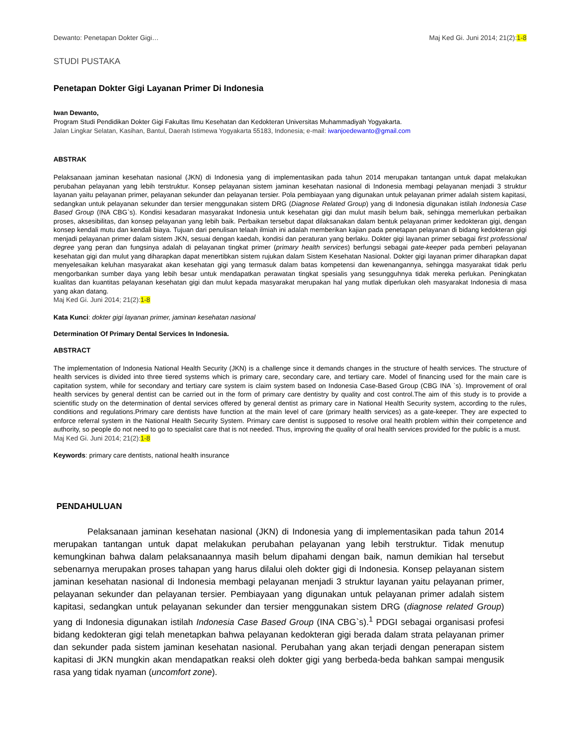Dewanto: Penetapan Dokter Gigi… Maj Ked Gi. Juni 2014; 21(2):1-8
STUDI PUSTAKA
Penetapan Dokter Gigi Layanan Primer Di Indonesia
Iwan Dewanto,
Program Studi Pendidikan Dokter Gigi Fakultas Ilmu Kesehatan dan Kedokteran Universitas Muhammadiyah Yogyakarta.
Jalan Lingkar Selatan, Kasihan, Bantul, Daerah Istimewa Yogyakarta 55183, Indonesia; e-mail: iwanjoedewanto@gmail.com
ABSTRAK
Pelaksanaan jaminan kesehatan nasional (JKN) di Indonesia yang di implementasikan pada tahun 2014 merupakan tantangan untuk dapat melakukan perubahan pelayanan yang lebih terstruktur. Konsep pelayanan sistem jaminan kesehatan nasional di Indonesia membagi pelayanan menjadi 3 struktur layanan yaitu pelayanan primer, pelayanan sekunder dan pelayanan tersier. Pola pembiayaan yang digunakan untuk pelayanan primer adalah sistem kapitasi, sedangkan untuk pelayanan sekunder dan tersier menggunakan sistem DRG (Diagnose Related Group) yang di Indonesia digunakan istilah Indonesia Case Based Group (INA CBG`s). Kondisi kesadaran masyarakat Indonesia untuk kesehatan gigi dan mulut masih belum baik, sehingga memerlukan perbaikan proses, aksesibilitas, dan konsep pelayanan yang lebih baik. Perbaikan tersebut dapat dilaksanakan dalam bentuk pelayanan primer kedokteran gigi, dengan konsep kendali mutu dan kendali biaya. Tujuan dari penulisan telaah ilmiah ini adalah memberikan kajian pada penetapan pelayanan di bidang kedokteran gigi menjadi pelayanan primer dalam sistem JKN, sesuai dengan kaedah, kondisi dan peraturan yang berlaku. Dokter gigi layanan primer sebagai first professional degree yang peran dan fungsinya adalah di pelayanan tingkat primer (primary health services) berfungsi sebagai gate-keeper pada pemberi pelayanan kesehatan gigi dan mulut yang diharapkan dapat menertibkan sistem rujukan dalam Sistem Kesehatan Nasional. Dokter gigi layanan primer diharapkan dapat menyelesaikan keluhan masyarakat akan kesehatan gigi yang termasuk dalam batas kompetensi dan kewenangannya, sehingga masyarakat tidak perlu mengorbankan sumber daya yang lebih besar untuk mendapatkan perawatan tingkat spesialis yang sesungguhnya tidak mereka perlukan. Peningkatan kualitas dan kuantitas pelayanan kesehatan gigi dan mulut kepada masyarakat merupakan hal yang mutlak diperlukan oleh masyarakat Indonesia di masa yang akan datang.
Maj Ked Gi. Juni 2014; 21(2):1-8
Kata Kunci: dokter gigi layanan primer, jaminan kesehatan nasional
Determination Of Primary Dental Services In Indonesia.
ABSTRACT
The implementation of Indonesia National Health Security (JKN) is a challenge since it demands changes in the structure of health services. The structure of health services is divided into three tiered systems which is primary care, secondary care, and tertiary care. Model of financing used for the main care is capitation system, while for secondary and tertiary care system is claim system based on Indonesia Case-Based Group (CBG INA `s). Improvement of oral health services by general dentist can be carried out in the form of primary care dentistry by quality and cost control.The aim of this study is to provide a scientific study on the determination of dental services offered by general dentist as primary care in National Health Security system, according to the rules, conditions and regulations.Primary care dentists have function at the main level of care (primary health services) as a gate-keeper. They are expected to enforce referral system in the National Health Security System. Primary care dentist is supposed to resolve oral health problem within their competence and authority, so people do not need to go to specialist care that is not needed. Thus, improving the quality of oral health services provided for the public is a must.
Maj Ked Gi. Juni 2014; 21(2):1-8
Keywords: primary care dentists, national health insurance
PENDAHULUAN
Pelaksanaan jaminan kesehatan nasional (JKN) di Indonesia yang di implementasikan pada tahun 2014 merupakan tantangan untuk dapat melakukan perubahan pelayanan yang lebih terstruktur. Tidak menutup kemungkinan bahwa dalam pelaksanaannya masih belum dipahami dengan baik, namun demikian hal tersebut sebenarnya merupakan proses tahapan yang harus dilalui oleh dokter gigi di Indonesia. Konsep pelayanan sistem jaminan kesehatan nasional di Indonesia membagi pelayanan menjadi 3 struktur layanan yaitu pelayanan primer, pelayanan sekunder dan pelayanan tersier. Pembiayaan yang digunakan untuk pelayanan primer adalah sistem kapitasi, sedangkan untuk pelayanan sekunder dan tersier menggunakan sistem DRG (diagnose related Group) yang di Indonesia digunakan istilah Indonesia Case Based Group (INA CBG`s).<sup>1</sup> PDGI sebagai organisasi profesi bidang kedokteran gigi telah menetapkan bahwa pelayanan kedokteran gigi berada dalam strata pelayanan primer dan sekunder pada sistem jaminan kesehatan nasional. Perubahan yang akan terjadi dengan penerapan sistem kapitasi di JKN mungkin akan mendapatkan reaksi oleh dokter gigi yang berbeda-beda bahkan sampai mengusik rasa yang tidak nyaman (uncomfort zone).